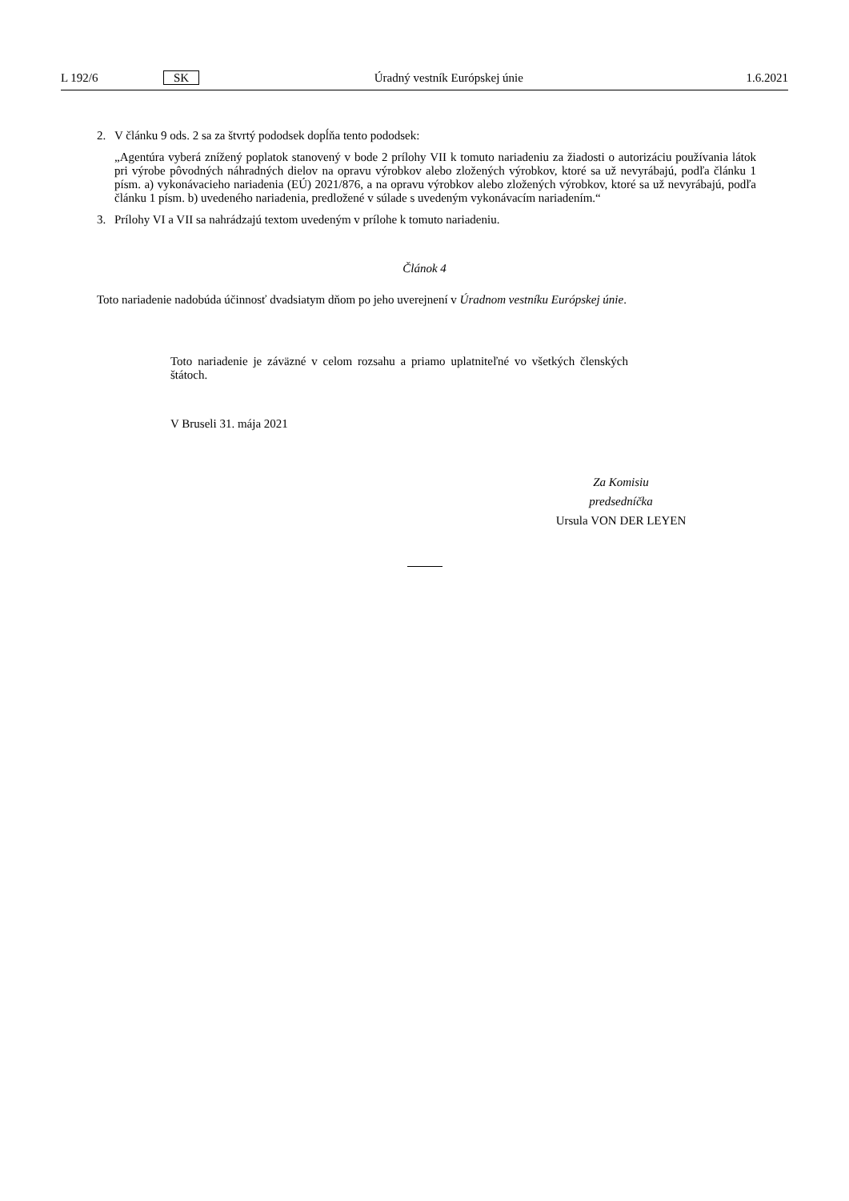L 192/6 SK Úradný vestník Európskej únie 1.6.2021
2.
V článku 9 ods. 2 sa za štvrtý pododsek dopĺňa tento pododsek:
„Agentúra vyberá znížený poplatok stanovený v bode 2 prílohy VII k tomuto nariadeniu za žiadosti o autorizáciu používania látok pri výrobe pôvodných náhradných dielov na opravu výrobkov alebo zložených výrobkov, ktoré sa už nevyrábajú, podľa článku 1 písm. a) vykonávacieho nariadenia (EÚ) 2021/876, a na opravu výrobkov alebo zložených výrobkov, ktoré sa už nevyrábajú, podľa článku 1 písm. b) uvedeného nariadenia, predložené v súlade s uvedeným vykonávacím nariadením.“
3.
Prílohy VI a VII sa nahrádzajú textom uvedeným v prílohe k tomuto nariadeniu.
Článok 4
Toto nariadenie nadobúda účinnosť dvadsiatym dňom po jeho uverejnení v Úradnom vestníku Európskej únie.
Toto nariadenie je záväzné v celom rozsahu a priamo uplatniteľné vo všetkých členských štátoch.
V Bruseli 31. mája 2021
Za Komisiu
predsedníčka
Ursula VON DER LEYEN